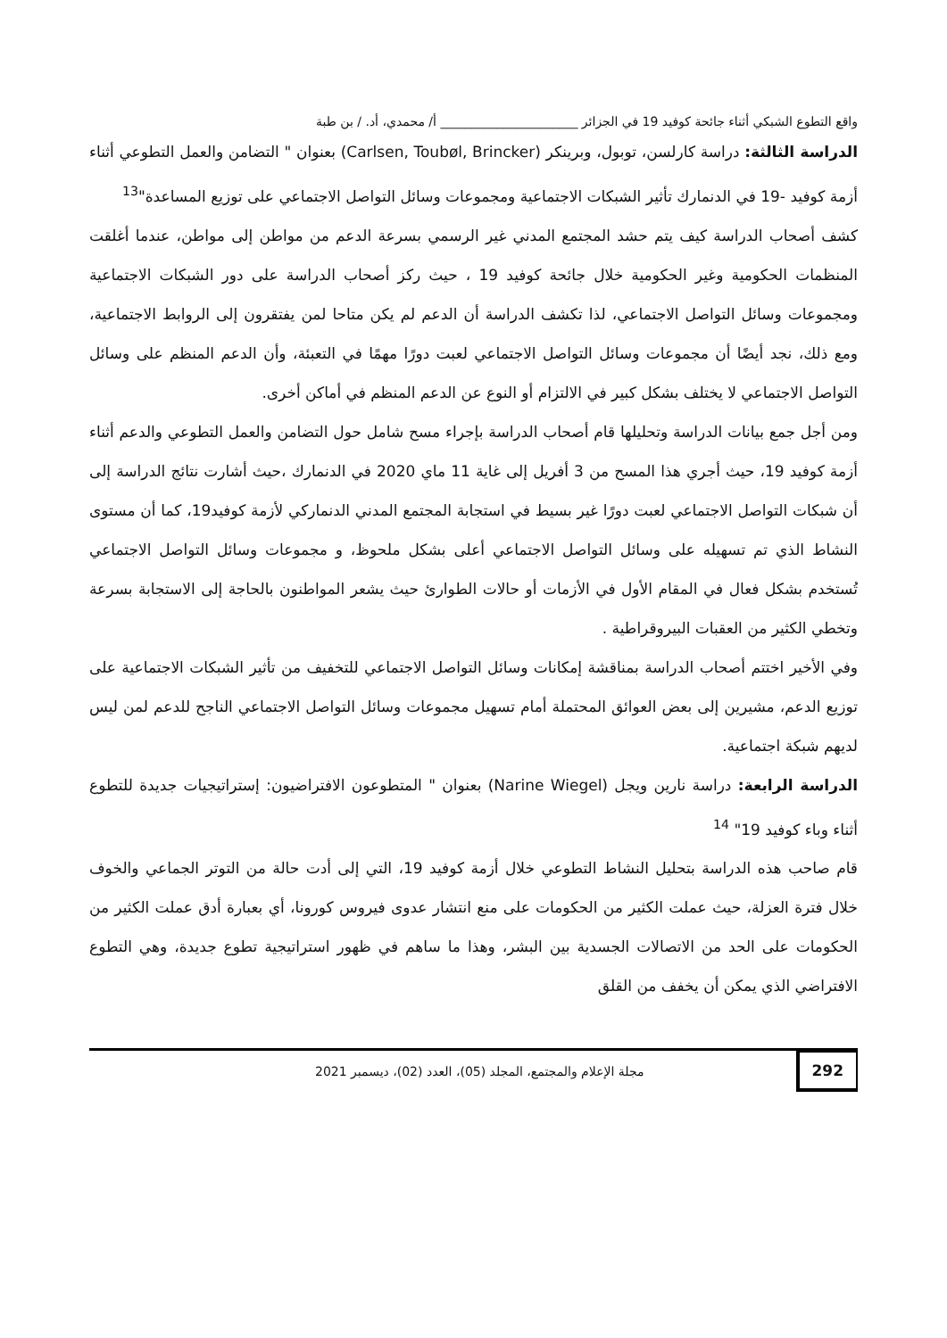واقع التطوع الشبكي أثناء جائحة كوفيد 19 في الجزائر ______________________ أ/ محمدي، أد. / بن طبة
الدراسة الثالثة: دراسة كارلسن، توبول، وبرينكر (Carlsen, Toubøl, Brincker) بعنوان " التضامن والعمل التطوعي أثناء أزمة كوفيد -19 في الدنمارك تأثير الشبكات الاجتماعية ومجموعات وسائل التواصل الاجتماعي على توزيع المساعدة"<sup>13</sup>
كشف أصحاب الدراسة كيف يتم حشد المجتمع المدني غير الرسمي بسرعة الدعم من مواطن إلى مواطن، عندما أغلقت المنظمات الحكومية وغير الحكومية خلال جائحة كوفيد 19 ، حيث ركز أصحاب الدراسة على دور الشبكات الاجتماعية ومجموعات وسائل التواصل الاجتماعي، لذا تكشف الدراسة أن الدعم لم يكن متاحا لمن يفتقرون إلى الروابط الاجتماعية، ومع ذلك، نجد أيضًا أن مجموعات وسائل التواصل الاجتماعي لعبت دورًا مهمًا في التعبئة، وأن الدعم المنظم على وسائل التواصل الاجتماعي لا يختلف بشكل كبير في الالتزام أو النوع عن الدعم المنظم في أماكن أخرى.
ومن أجل جمع بيانات الدراسة وتحليلها قام أصحاب الدراسة بإجراء مسح شامل حول التضامن والعمل التطوعي والدعم أثناء أزمة كوفيد 19، حيث أجري هذا المسح من 3 أفريل إلى غاية 11 ماي 2020 في الدنمارك ،حيث أشارت نتائج الدراسة إلى أن شبكات التواصل الاجتماعي لعبت دورًا غير بسيط في استجابة المجتمع المدني الدنماركي لأزمة كوفيد19، كما أن مستوى النشاط الذي تم تسهيله على وسائل التواصل الاجتماعي أعلى بشكل ملحوظ، و مجموعات وسائل التواصل الاجتماعي تُستخدم بشكل فعال في المقام الأول في الأزمات أو حالات الطوارئ حيث يشعر المواطنون بالحاجة إلى الاستجابة بسرعة وتخطي الكثير من العقبات البيروقراطية .
وفي الأخير اختتم أصحاب الدراسة بمناقشة إمكانات وسائل التواصل الاجتماعي للتخفيف من تأثير الشبكات الاجتماعية على توزيع الدعم، مشيرين إلى بعض العوائق المحتملة أمام تسهيل مجموعات وسائل التواصل الاجتماعي الناجح للدعم لمن ليس لديهم شبكة اجتماعية.
الدراسة الرابعة: دراسة نارين ويجل (Narine Wiegel) بعنوان " المتطوعون الافتراضيون: إستراتيجيات جديدة للتطوع أثناء وباء كوفيد 19" <sup>14</sup>
قام صاحب هذه الدراسة بتحليل النشاط التطوعي خلال أزمة كوفيد 19، التي إلى أدت حالة من التوتر الجماعي والخوف خلال فترة العزلة، حيث عملت الكثير من الحكومات على منع انتشار عدوى فيروس كورونا، أي بعبارة أدق عملت الكثير من الحكومات على الحد من الاتصالات الجسدية بين البشر، وهذا ما ساهم في ظهور استراتيجية تطوع جديدة، وهي التطوع الافتراضي الذي يمكن أن يخفف من القلق
292 مجلة الإعلام والمجتمع، المجلد (05)، العدد (02)، ديسمبر 2021